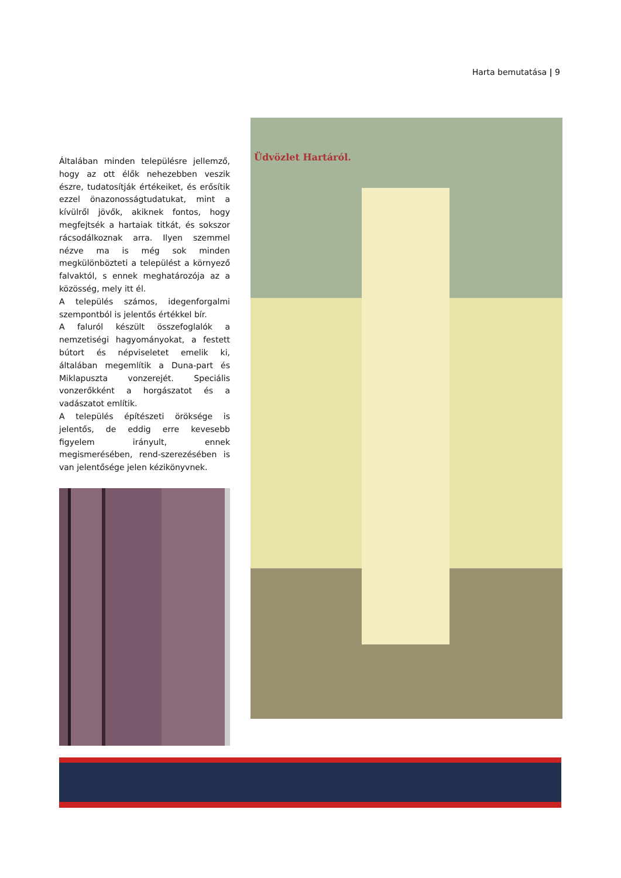Harta bemutatása | 9
Általában minden településre jellemző, hogy az ott élők nehezebben veszik észre, tudatosítják értékeiket, és erősítik ezzel önazonosságtudatukat, mint a kívülről jövők, akiknek fontos, hogy megfejtsék a hartaiak titkát, és sokszor rácsodálkoznak arra. Ilyen szemmel nézve ma is még sok minden megkülönbözteti a települést a környező falvaktól, s ennek meghatározója az a közösség, mely itt él.
A település számos, idegenforgalmi szempontból is jelentős értékkel bír.
A faluról készült összefoglalók a nemzetiségi hagyományokat, a festett bútort és népviseletet emelik ki, általában megemlítik a Duna-part és Miklapuszta vonzerejét. Speciális vonzerőkként a horgászatot és a vadászatot említik.
A település építészeti öröksége is jelentős, de eddig erre kevesebb figyelem irányult, ennek megismerésében, rend-szerezésében is van jelentősége jelen kézikönyvnek.
Üdvözlet Hartáról.